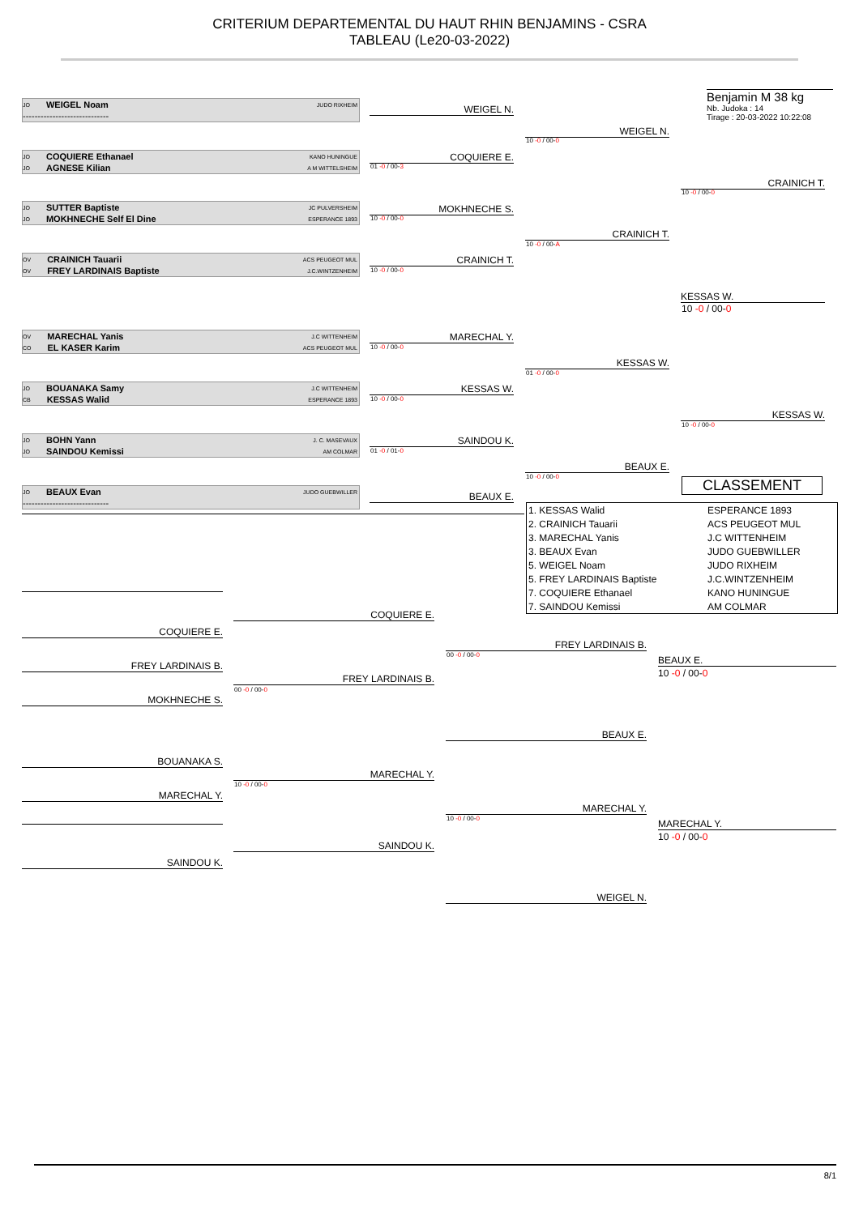CRITERIUM DEPARTEMENTAL DU HAUT RHIN BENJAMINS - CSRA
TABLEAU (Le20-03-2022)
Benjamin M 38 kg
Nb. Judoka : 14
Tirage : 20-03-2022 10:22:08
JO WEIGEL Noam JUDO RIXHEIM
-----------------------------
JO COQUIERE Ethanael KANO HUNINGUE
JO AGNESE Kilian A M WITTELSHEIM
JO SUTTER Baptiste JC PULVERSHEIM
JO MOKHNECHE Self El Dine ESPERANCE 1893
OV CRAINICH Tauarii ACS PEUGEOT MUL
OV FREY LARDINAIS Baptiste J.C.WINTZENHEIM
OV MARECHAL Yanis J.C WITTENHEIM
CO EL KASER Karim ACS PEUGEOT MUL
JO BOUANAKA Samy J.C WITTENHEIM
CB KESSAS Walid ESPERANCE 1893
JO BOHN Yann J. C. MASEVAUX
JO SAINDOU Kemissi AM COLMAR
JO BEAUX Evan JUDO GUEBWILLER
-----------------------------
WEIGEL N.
COQUIERE E.
01 -0 / 00-3
MOKHNECHE S.
10 -0 / 00-0
CRAINICH T.
10 -0 / 00-0
MARECHAL Y.
10 -0 / 00-0
KESSAS W.
10 -0 / 00-0
SAINDOU K.
01 -0 / 01-0
BEAUX E.
WEIGEL N.
10 -0 / 00-0
CRAINICH T.
10 -0 / 00-A
KESSAS W.
01 -0 / 00-0
BEAUX E.
10 -0 / 00-0
CRAINICH T.
10 -0 / 00-0
KESSAS W.
10 -0 / 00-0
KESSAS W.
10 -0 / 00-0
CLASSEMENT
| 1. KESSAS Walid | ESPERANCE 1893 |
| 2. CRAINICH Tauarii | ACS PEUGEOT MUL |
| 3. MARECHAL Yanis | J.C WITTENHEIM |
| 3. BEAUX Evan | JUDO GUEBWILLER |
| 5. WEIGEL Noam | JUDO RIXHEIM |
| 5. FREY LARDINAIS Baptiste | J.C.WINTZENHEIM |
| 7. COQUIERE Ethanael | KANO HUNINGUE |
| 7. SAINDOU Kemissi | AM COLMAR |
COQUIERE E.
FREY LARDINAIS B.
MOKHNECHE S.
BOUANAKA S.
MARECHAL Y.
SAINDOU K.
COQUIERE E.
FREY LARDINAIS B.
00 -0 / 00-0
MARECHAL Y.
10 -0 / 00-0
SAINDOU K.
FREY LARDINAIS B.
00 -0 / 00-0
BEAUX E.
MARECHAL Y.
10 -0 / 00-0
WEIGEL N.
BEAUX E.
10 -0 / 00-0
MARECHAL Y.
10 -0 / 00-0
8/1